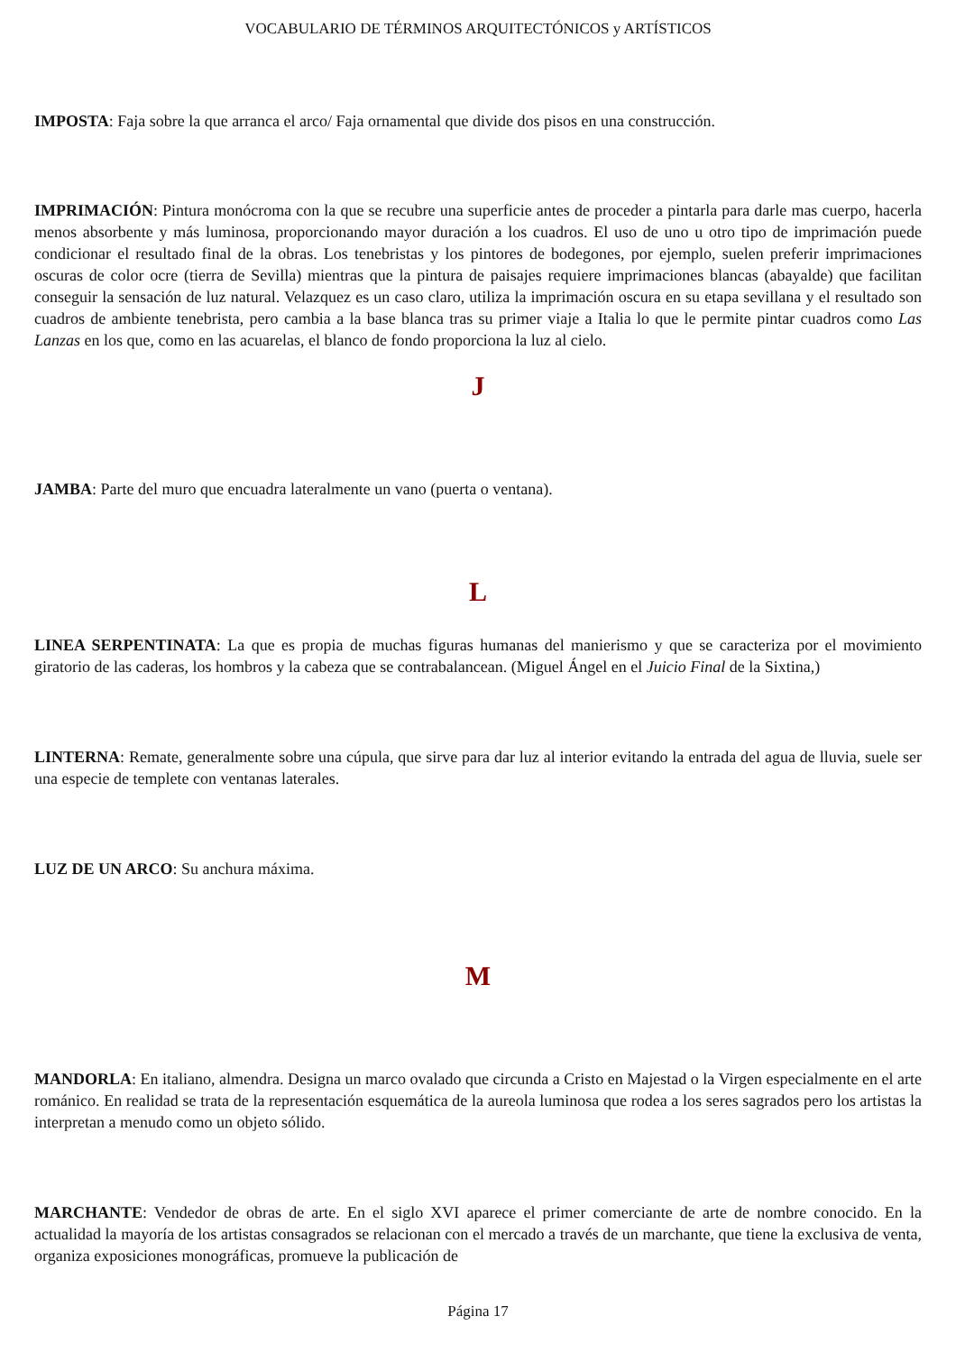VOCABULARIO DE TÉRMINOS ARQUITECTÓNICOS y ARTÍSTICOS
IMPOSTA: Faja sobre la que arranca el arco/ Faja ornamental que divide dos pisos en una construcción.
IMPRIMACIÓN: Pintura monócroma con la que se recubre una superficie antes de proceder a pintarla para darle mas cuerpo, hacerla menos absorbente y más luminosa, proporcionando mayor duración a los cuadros. El uso de uno u otro tipo de imprimación puede condicionar el resultado final de la obras. Los tenebristas y los pintores de bodegones, por ejemplo, suelen preferir imprimaciones oscuras de color ocre (tierra de Sevilla) mientras que la pintura de paisajes requiere imprimaciones blancas (abayalde) que facilitan conseguir la sensación de luz natural. Velazquez es un caso claro, utiliza la imprimación oscura en su etapa sevillana y el resultado son cuadros de ambiente tenebrista, pero cambia a la base blanca tras su primer viaje a Italia lo que le permite pintar cuadros como Las Lanzas en los que, como en las acuarelas, el blanco de fondo proporciona la luz al cielo.
J
JAMBA: Parte del muro que encuadra lateralmente un vano (puerta o ventana).
L
LINEA SERPENTINATA: La que es propia de muchas figuras humanas del manierismo y que se caracteriza por el movimiento giratorio de las caderas, los hombros y la cabeza que se contrabalancean. (Miguel Ángel en el Juicio Final de la Sixtina,)
LINTERNA: Remate, generalmente sobre una cúpula, que sirve para dar luz al interior evitando la entrada del agua de lluvia, suele ser una especie de templete con ventanas laterales.
LUZ DE UN ARCO: Su anchura máxima.
M
MANDORLA: En italiano, almendra. Designa un marco ovalado que circunda a Cristo en Majestad o la Virgen especialmente en el arte románico. En realidad se trata de la representación esquemática de la aureola luminosa que rodea a los seres sagrados pero los artistas la interpretan a menudo como un objeto sólido.
MARCHANTE: Vendedor de obras de arte. En el siglo XVI aparece el primer comerciante de arte de nombre conocido. En la actualidad la mayoría de los artistas consagrados se relacionan con el mercado a través de un marchante, que tiene la exclusiva de venta, organiza exposiciones monográficas, promueve la publicación de
Página 17